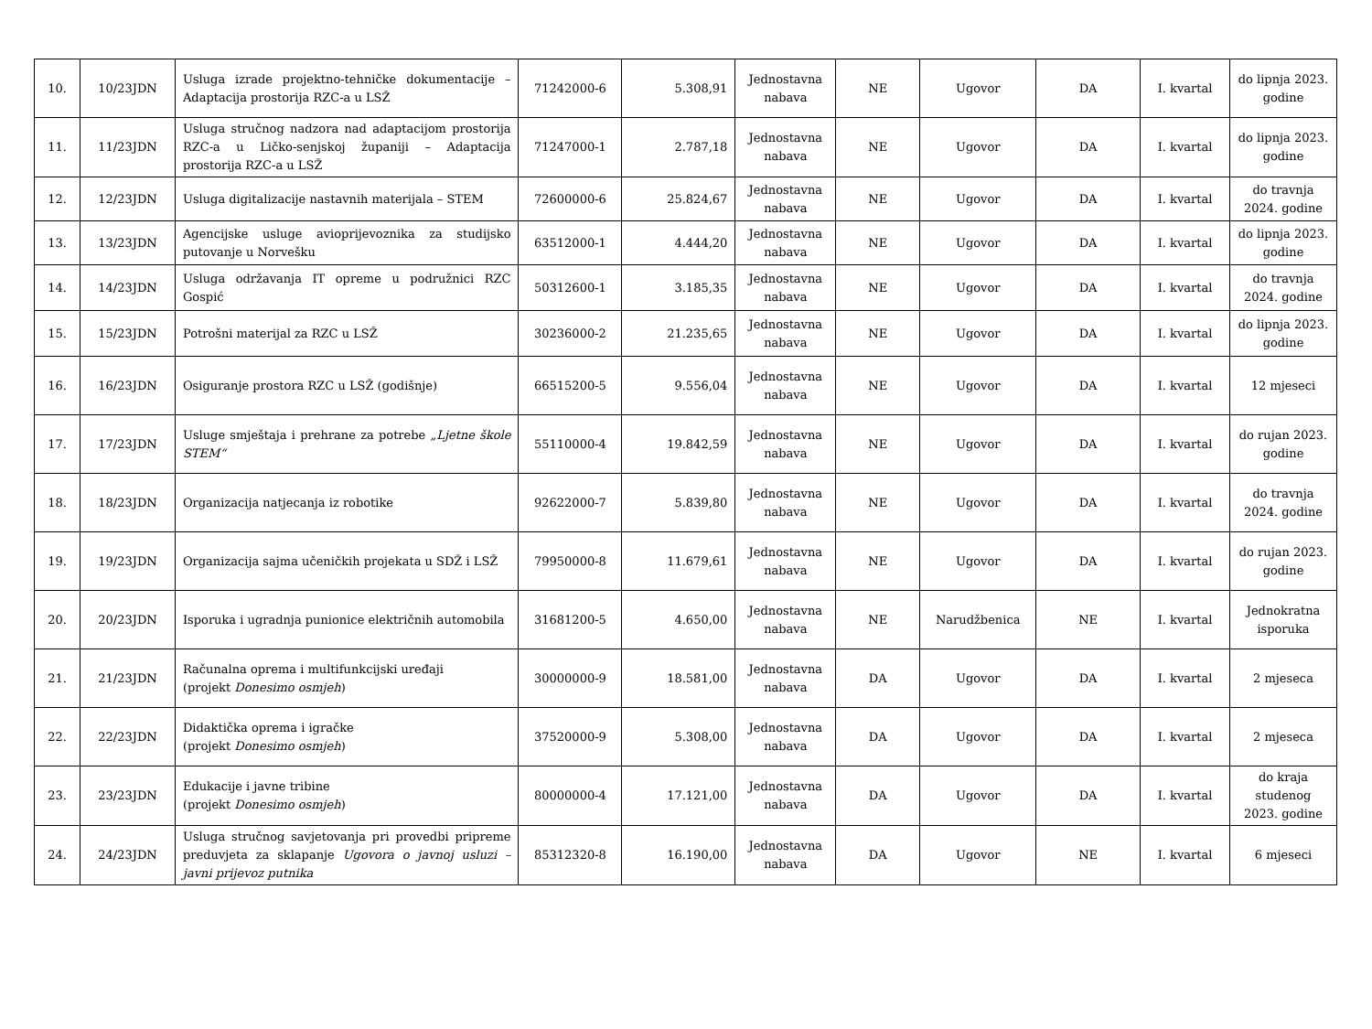| 10. | 10/23JDN | Usluga izrade projektno-tehničke dokumentacije – Adaptacija prostorija RZC-a u LSŽ | 71242000-6 | 5.308,91 | Jednostavna nabava | NE | Ugovor | DA | I. kvartal | do lipnja 2023. godine |
| 11. | 11/23JDN | Usluga stručnog nadzora nad adaptacijom prostorija RZC-a u Ličko-senjskoj županiji – Adaptacija prostorija RZC-a u LSŽ | 71247000-1 | 2.787,18 | Jednostavna nabava | NE | Ugovor | DA | I. kvartal | do lipnja 2023. godine |
| 12. | 12/23JDN | Usluga digitalizacije nastavnih materijala – STEM | 72600000-6 | 25.824,67 | Jednostavna nabava | NE | Ugovor | DA | I. kvartal | do travnja 2024. godine |
| 13. | 13/23JDN | Agencijske usluge avioprijevoznika za studijsko putovanje u Norvešku | 63512000-1 | 4.444,20 | Jednostavna nabava | NE | Ugovor | DA | I. kvartal | do lipnja 2023. godine |
| 14. | 14/23JDN | Usluga održavanja IT opreme u podružnici RZC Gospić | 50312600-1 | 3.185,35 | Jednostavna nabava | NE | Ugovor | DA | I. kvartal | do travnja 2024. godine |
| 15. | 15/23JDN | Potrošni materijal za RZC u LSŽ | 30236000-2 | 21.235,65 | Jednostavna nabava | NE | Ugovor | DA | I. kvartal | do lipnja 2023. godine |
| 16. | 16/23JDN | Osiguranje prostora RZC u LSŽ (godišnje) | 66515200-5 | 9.556,04 | Jednostavna nabava | NE | Ugovor | DA | I. kvartal | 12 mjeseci |
| 17. | 17/23JDN | Usluge smještaja i prehrane za potrebe „Ljetne škole STEM“ | 55110000-4 | 19.842,59 | Jednostavna nabava | NE | Ugovor | DA | I. kvartal | do rujan 2023. godine |
| 18. | 18/23JDN | Organizacija natjecanja iz robotike | 92622000-7 | 5.839,80 | Jednostavna nabava | NE | Ugovor | DA | I. kvartal | do travnja 2024. godine |
| 19. | 19/23JDN | Organizacija sajma učeničkih projekata u SDŽ i LSŽ | 79950000-8 | 11.679,61 | Jednostavna nabava | NE | Ugovor | DA | I. kvartal | do rujan 2023. godine |
| 20. | 20/23JDN | Isporuka i ugradnja punionice električnih automobila | 31681200-5 | 4.650,00 | Jednostavna nabava | NE | Narudžbenica | NE | I. kvartal | Jednokratna isporuka |
| 21. | 21/23JDN | Računalna oprema i multifunkcijski uređaji (projekt Donesimo osmjeh ) | 30000000-9 | 18.581,00 | Jednostavna nabava | DA | Ugovor | DA | I. kvartal | 2 mjeseca |
| 22. | 22/23JDN | Didaktička oprema i igračke (projekt Donesimo osmjeh ) | 37520000-9 | 5.308,00 | Jednostavna nabava | DA | Ugovor | DA | I. kvartal | 2 mjeseca |
| 23. | 23/23JDN | Edukacije i javne tribine (projekt Donesimo osmjeh ) | 80000000-4 | 17.121,00 | Jednostavna nabava | DA | Ugovor | DA | I. kvartal | do kraja studenog 2023. godine |
| 24. | 24/23JDN | Usluga stručnog savjetovanja pri provedbi pripreme preduvjeta za sklapanje Ugovora o javnoj usluzi – javni prijevoz putnika | 85312320-8 | 16.190,00 | Jednostavna nabava | DA | Ugovor | NE | I. kvartal | 6 mjeseci |